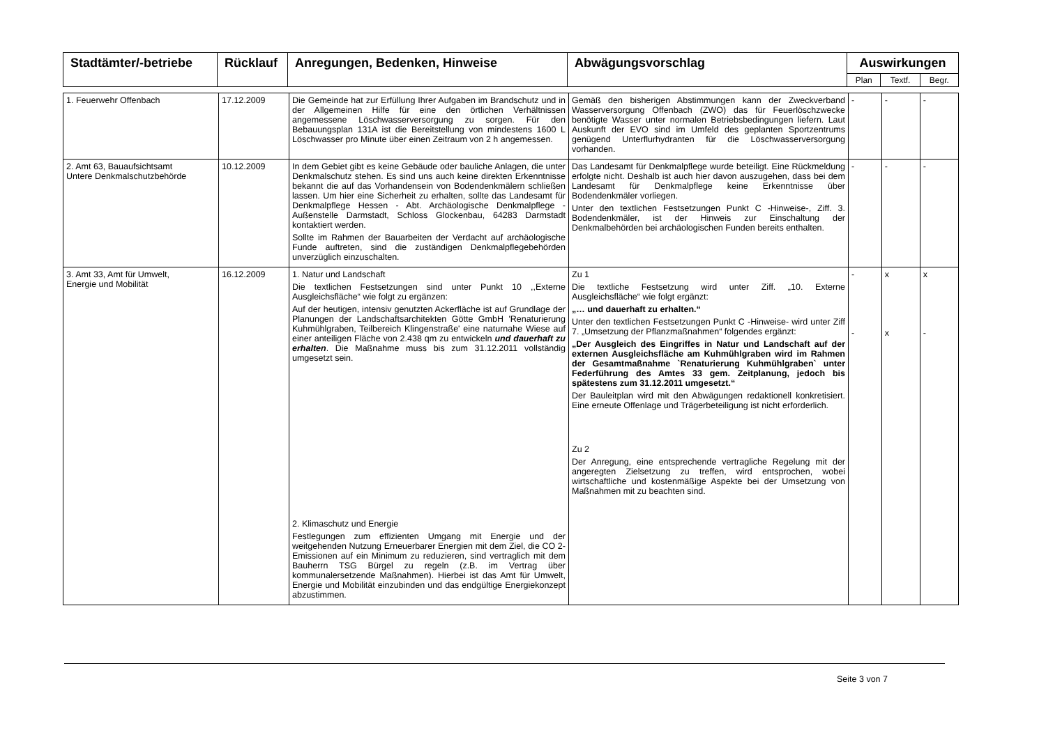| Stadtämter/-betriebe | Rücklauf | Anregungen, Bedenken, Hinweise | Abwägungsvorschlag | Auswirkungen | | |
| --- | --- | --- | --- | --- | --- | --- |
| | | | | Plan | Textf. | Begr. |
| 1. Feuerwehr Offenbach | 17.12.2009 | Die Gemeinde hat zur Erfüllung Ihrer Aufgaben im Brandschutz und in der Allgemeinen Hilfe für eine den örtlichen Verhältnissen angemessene Löschwasserversorgung zu sorgen. Für den Bebauungsplan 131A ist die Bereitstellung von mindestens 1600 L Löschwasser pro Minute über einen Zeitraum von 2 h angemessen. | Gemäß den bisherigen Abstimmungen kann der Zweckverband Wasserversorgung Offenbach (ZWO) das für Feuerlöschzwecke benötigte Wasser unter normalen Betriebsbedingungen liefern. Laut Auskunft der EVO sind im Umfeld des geplanten Sportzentrums genügend Unterflurhydranten für die Löschwasserversorgung vorhanden. | - | - | - |
| 2. Amt 63, Bauaufsichtsamt Untere Denkmalschutzbehörde | 10.12.2009 | In dem Gebiet gibt es keine Gebäude oder bauliche Anlagen, die unter Denkmalschutz stehen. Es sind uns auch keine direkten Erkenntnisse bekannt die auf das Vorhandensein von Bodendenkmälern schließen lassen. Um hier eine Sicherheit zu erhalten, sollte das Landesamt für Denkmalpflege Hessen - Abt. Archäologische Denkmalpflege - Außenstelle Darmstadt, Schloss Glockenbau, 64283 Darmstadt kontaktiert werden. Sollte im Rahmen der Bauarbeiten der Verdacht auf archäologische Funde auftreten, sind die zuständigen Denkmalpflegebehörden unverzüglich einzuschalten. | Das Landesamt für Denkmalpflege wurde beteiligt. Eine Rückmeldung erfolgte nicht. Deshalb ist auch hier davon auszugehen, dass bei dem Landesamt für Denkmalpflege keine Erkenntnisse über Bodendenkmäler vorliegen. Unter den textlichen Festsetzungen Punkt C -Hinweise-, Ziff. 3. Bodendenkmäler, ist der Hinweis zur Einschaltung der Denkmalbehörden bei archäologischen Funden bereits enthalten. | - | - | - |
| 3. Amt 33, Amt für Umwelt, Energie und Mobilität | 16.12.2009 | 1. Natur und Landschaft Die textlichen Festsetzungen sind unter Punkt 10 ,,Externe Ausgleichsfläche“ wie folgt zu ergänzen: Auf der heutigen, intensiv genutzten Ackerfläche ist auf Grundlage der Planungen der Landschaftsarchitekten Götte GmbH 'Renaturierung Kuhmühlgraben, Teilbereich Klingenstraße' eine naturnahe Wiese auf einer anteiligen Fläche von 2.438 qm zu entwickeln und dauerhaft zu erhalten . Die Maßnahme muss bis zum 31.12.2011 vollständig umgesetzt sein. 2. Klimaschutz und Energie Festlegungen zum effizienten Umgang mit Energie und der weitgehenden Nutzung Erneuerbarer Energien mit dem Ziel, die CO 2-Emissionen auf ein Minimum zu reduzieren, sind vertraglich mit dem Bauherrn TSG Bürgel zu regeln (z.B. im Vertrag über kommunalersetzende Maßnahmen). Hierbei ist das Amt für Umwelt, Energie und Mobilität einzubinden und das endgültige Energiekonzept abzustimmen. | Zu 1 Die textliche Festsetzung wird unter Ziff. „10. Externe Ausgleichsfläche“ wie folgt ergänzt: „… und dauerhaft zu erhalten.“ Unter den textlichen Festsetzungen Punkt C -Hinweise- wird unter Ziff 7. „Umsetzung der Pflanzmaßnahmen“ folgendes ergänzt: „Der Ausgleich des Eingriffes in Natur und Landschaft auf der externen Ausgleichsfläche am Kuhmühlgraben wird im Rahmen der Gesamtmaßnahme `Renaturierung Kuhmühlgraben` unter Federführung des Amtes 33 gem. Zeitplanung, jedoch bis spätestens zum 31.12.2011 umgesetzt.“ Der Bauleitplan wird mit den Abwägungen redaktionell konkretisiert. Eine erneute Offenlage und Trägerbeteiligung ist nicht erforderlich. Zu 2 Der Anregung, eine entsprechende vertragliche Regelung mit der angeregten Zielsetzung zu treffen, wird entsprochen, wobei wirtschaftliche und kostenmäßige Aspekte bei der Umsetzung von Maßnahmen mit zu beachten sind. | - - | x x | x - |
Seite 3 von 7